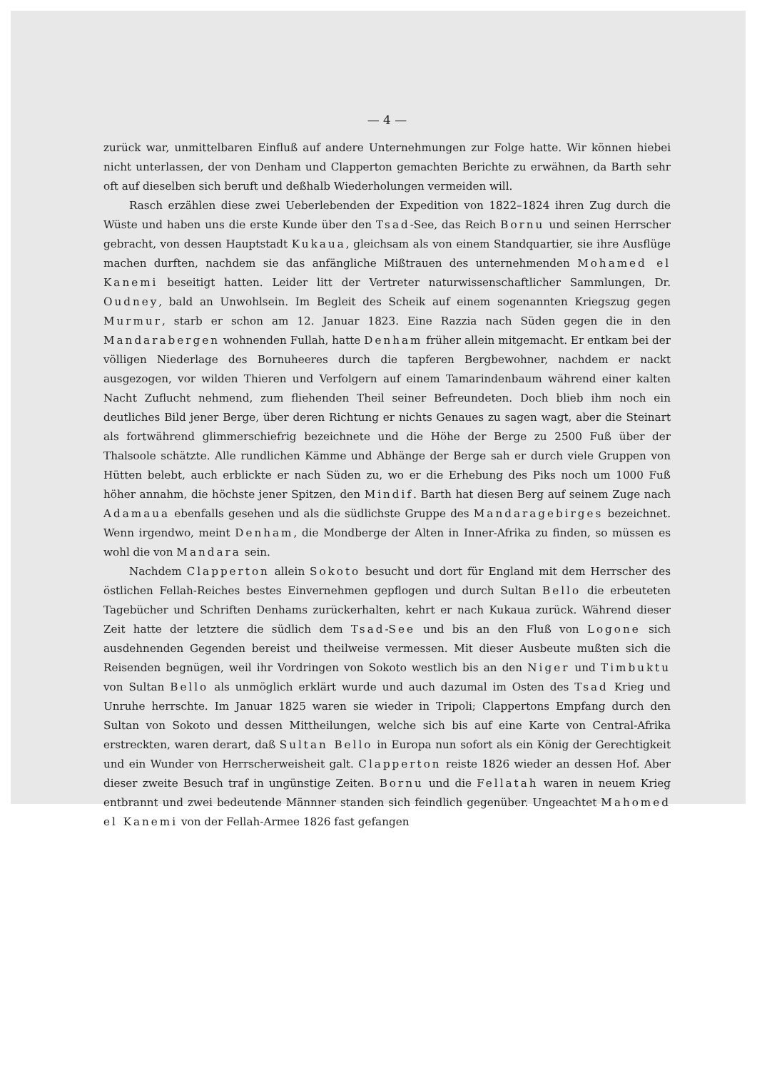— 4 —
zurück war, unmittelbaren Einfluß auf andere Unternehmungen zur Folge hatte. Wir können hiebei nicht unterlassen, der von Denham und Clapperton gemachten Berichte zu erwähnen, da Barth sehr oft auf dieselben sich beruft und deßhalb Wiederholungen vermeiden will.
Rasch erzählen diese zwei Ueberlebenden der Expedition von 1822–1824 ihren Zug durch die Wüste und haben uns die erste Kunde über den Tsad-See, das Reich Bornu und seinen Herrscher gebracht, von dessen Hauptstadt Kukaua, gleichsam als von einem Standquartier, sie ihre Ausflüge machen durften, nachdem sie das anfängliche Mißtrauen des unternehmenden Mohamed el Kanemi beseitigt hatten. Leider litt der Vertreter naturwissenschaftlicher Sammlungen, Dr. Oudney, bald an Unwohlsein. Im Begleit des Scheik auf einem sogenannten Kriegszug gegen Murmur, starb er schon am 12. Januar 1823. Eine Razzia nach Süden gegen die in den Mandarabergen wohnenden Fullah, hatte Denham früher allein mitgemacht. Er entkam bei der völligen Niederlage des Bornuheeres durch die tapferen Bergbewohner, nachdem er nackt ausgezogen, vor wilden Thieren und Verfolgern auf einem Tamarindenbaum während einer kalten Nacht Zuflucht nehmend, zum fliehenden Theil seiner Befreundeten. Doch blieb ihm noch ein deutliches Bild jener Berge, über deren Richtung er nichts Genaues zu sagen wagt, aber die Steinart als fortwährend glimmerschiefrig bezeichnete und die Höhe der Berge zu 2500 Fuß über der Thalsoole schätzte. Alle rundlichen Kämme und Abhänge der Berge sah er durch viele Gruppen von Hütten belebt, auch erblickte er nach Süden zu, wo er die Erhebung des Piks noch um 1000 Fuß höher annahm, die höchste jener Spitzen, den Mindif. Barth hat diesen Berg auf seinem Zuge nach Adamaua ebenfalls gesehen und als die südlichste Gruppe des Mandaragebirges bezeichnet. Wenn irgendwo, meint Denham, die Mondberge der Alten in Inner-Afrika zu finden, so müssen es wohl die von Mandara sein.
Nachdem Clapperton allein Sokoto besucht und dort für England mit dem Herrscher des östlichen Fellah-Reiches bestes Einvernehmen gepflogen und durch Sultan Bello die erbeuteten Tagebücher und Schriften Denhams zurückerhalten, kehrt er nach Kukaua zurück. Während dieser Zeit hatte der letztere die südlich dem Tsad-See und bis an den Fluß von Logone sich ausdehnenden Gegenden bereist und theilweise vermessen. Mit dieser Ausbeute mußten sich die Reisenden begnügen, weil ihr Vordringen von Sokoto westlich bis an den Niger und Timbuktu von Sultan Bello als unmöglich erklärt wurde und auch dazumal im Osten des Tsad Krieg und Unruhe herrschte. Im Januar 1825 waren sie wieder in Tripoli; Clappertons Empfang durch den Sultan von Sokoto und dessen Mittheilungen, welche sich bis auf eine Karte von Central-Afrika erstreckten, waren derart, daß Sultan Bello in Europa nun sofort als ein König der Gerechtigkeit und ein Wunder von Herrscherweisheit galt. Clapperton reiste 1826 wieder an dessen Hof. Aber dieser zweite Besuch traf in ungünstige Zeiten. Bornu und die Fellatah waren in neuem Krieg entbrannt und zwei bedeutende Männner standen sich feindlich gegenüber. Ungeachtet Mahomed el Kanemi von der Fellah-Armee 1826 fast gefangen